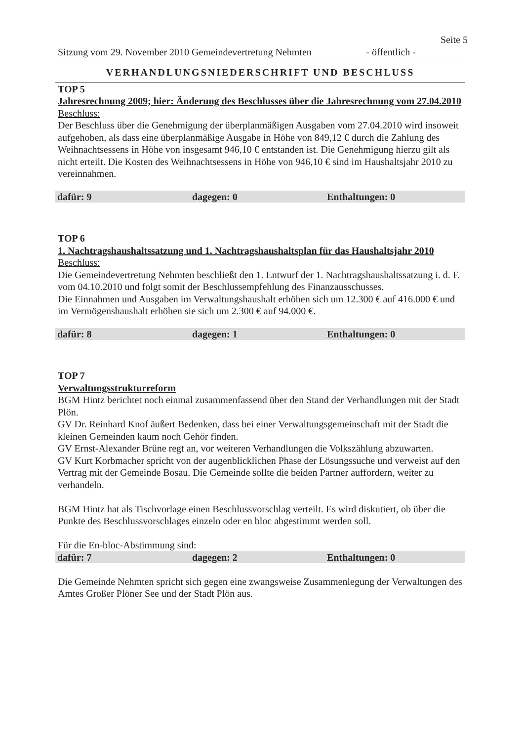Seite 5
Sitzung vom 29. November 2010 Gemeindevertretung Nehmten - öffentlich -
VERHANDLUNGSNIEDERSCHRIFT UND BESCHLUSS
TOP 5
Jahresrechnung 2009; hier: Änderung des Beschlusses über die Jahresrechnung vom 27.04.2010
Beschluss:
Der Beschluss über die Genehmigung der überplanmäßigen Ausgaben vom 27.04.2010 wird insoweit aufgehoben, als dass eine überplanmäßige Ausgabe in Höhe von 849,12 € durch die Zahlung des Weihnachtsessens in Höhe von insgesamt 946,10 € entstanden ist. Die Genehmigung hierzu gilt als nicht erteilt. Die Kosten des Weihnachtsessens in Höhe von 946,10 € sind im Haushaltsjahr 2010 zu vereinnahmen.
dafür: 9 dagegen: 0 Enthaltungen: 0
TOP 6
1. Nachtragshaushaltssatzung und 1. Nachtragshaushaltsplan für das Haushaltsjahr 2010
Beschluss:
Die Gemeindevertretung Nehmten beschließt den 1. Entwurf der 1. Nachtragshaushaltssatzung i. d. F. vom 04.10.2010 und folgt somit der Beschlussempfehlung des Finanzausschusses.
Die Einnahmen und Ausgaben im Verwaltungshaushalt erhöhen sich um 12.300 € auf 416.000 € und im Vermögenshaushalt erhöhen sie sich um 2.300 € auf 94.000 €.
dafür: 8 dagegen: 1 Enthaltungen: 0
TOP 7
Verwaltungsstrukturreform
BGM Hintz berichtet noch einmal zusammenfassend über den Stand der Verhandlungen mit der Stadt Plön.
GV Dr. Reinhard Knof äußert Bedenken, dass bei einer Verwaltungsgemeinschaft mit der Stadt die kleinen Gemeinden kaum noch Gehör finden.
GV Ernst-Alexander Brüne regt an, vor weiteren Verhandlungen die Volkszählung abzuwarten.
GV Kurt Korbmacher spricht von der augenblicklichen Phase der Lösungssuche und verweist auf den Vertrag mit der Gemeinde Bosau. Die Gemeinde sollte die beiden Partner auffordern, weiter zu verhandeln.
BGM Hintz hat als Tischvorlage einen Beschlussvorschlag verteilt. Es wird diskutiert, ob über die Punkte des Beschlussvorschlages einzeln oder en bloc abgestimmt werden soll.
Für die En-bloc-Abstimmung sind:
dafür: 7 dagegen: 2 Enthaltungen: 0
Die Gemeinde Nehmten spricht sich gegen eine zwangsweise Zusammenlegung der Verwaltungen des Amtes Großer Plöner See und der Stadt Plön aus.